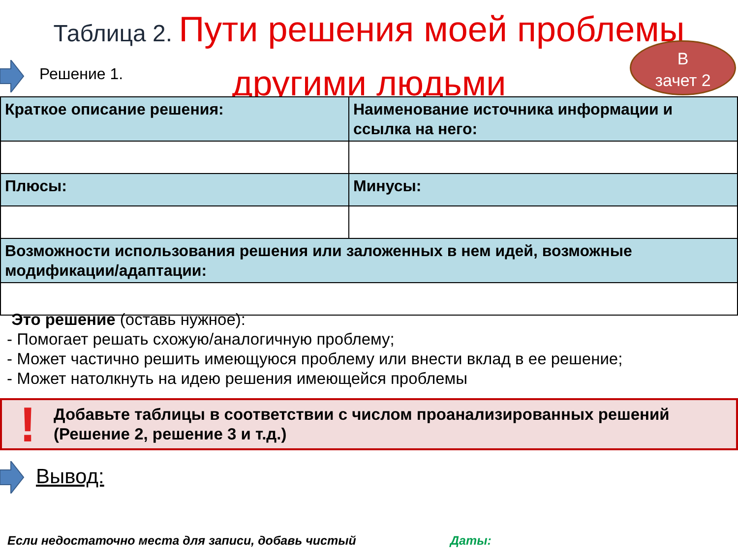Таблица 2. Пути решения моей проблемы
другими людьми
Решение 1.
В
зачет 2
| Краткое описание решения: | Наименование источника информации и ссылка на него: |
| Плюсы: | Минусы: |
| Возможности использования решения или заложенных в нем идей, возможные модификации/адаптации: | |
Это решение (оставь нужное):
- Помогает решать схожую/аналогичную проблему;
- Может частично решить имеющуюся проблему или внести вклад в ее решение;
- Может натолкнуть на идею решения имеющейся проблемы
!
Добавьте таблицы в соответствии с числом проанализированных решений
(Решение 2, решение 3 и т.д.)
Вывод:
Если недостаточно места для записи, добавь чистый
Даты: